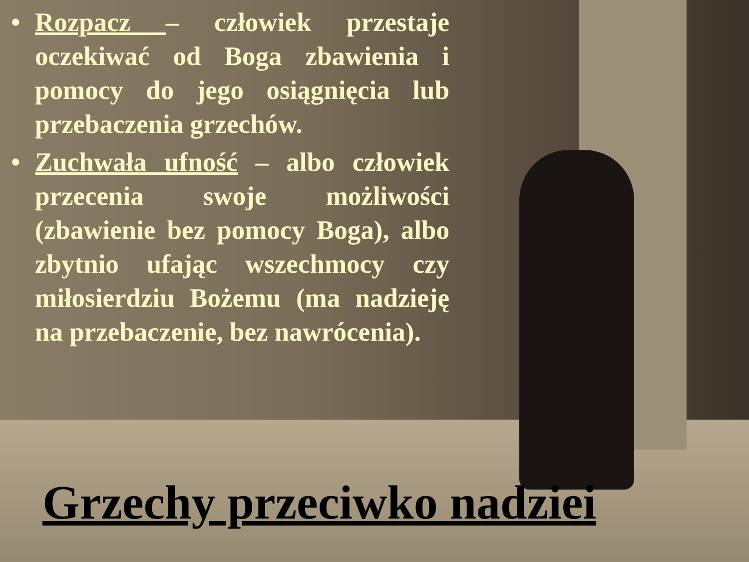• Rozpacz – człowiek przestaje oczekiwać od Boga zbawienia i pomocy do jego osiągnięcia lub przebaczenia grzechów.
• Zuchwała ufność – albo człowiek przecenia swoje możliwości (zbawienie bez pomocy Boga), albo zbytnio ufając wszechmocy czy miłosierdziu Bożemu (ma nadzieję na przebaczenie, bez nawrócenia).
Grzechy przeciwko nadziei